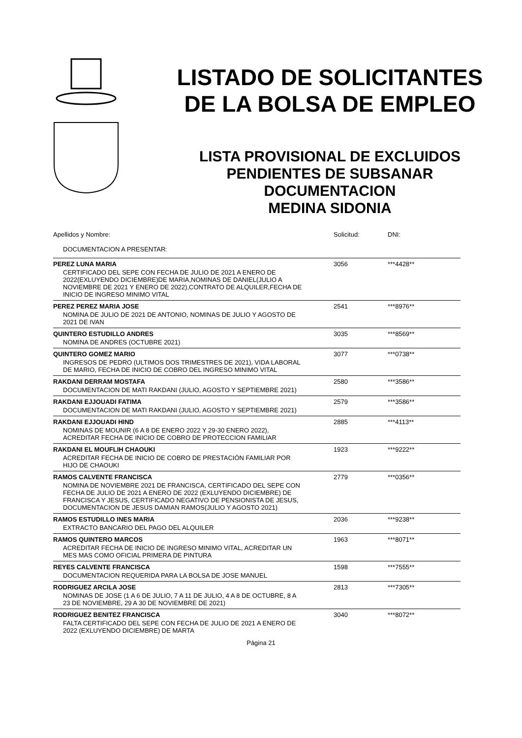LISTADO DE SOLICITANTES
DE LA BOLSA DE EMPLEO
LISTA PROVISIONAL DE EXCLUIDOS
PENDIENTES DE SUBSANAR
DOCUMENTACION
MEDINA SIDONIA
| Apellidos y Nombre: | Solicitud: | DNI: |
| --- | --- | --- |
| DOCUMENTACION A PRESENTAR: | | |
| PEREZ LUNA MARIA | 3056 | ***4428** |
| CERTIFICADO DEL SEPE CON FECHA DE JULIO DE 2021 A ENERO DE 2022(EXLUYENDO DICIEMBRE)DE MARIA,NOMINAS DE DANIEL(JULIO A NOVIEMBRE DE 2021 Y ENERO DE 2022),CONTRATO DE ALQUILER,FECHA DE INICIO DE INGRESO MINIMO VITAL | | |
| PEREZ PEREZ MARIA JOSE | 2541 | ***8976** |
| NOMINA DE JULIO DE 2021 DE ANTONIO, NOMINAS DE JULIO Y AGOSTO DE 2021 DE IVAN | | |
| QUINTERO ESTUDILLO ANDRES | 3035 | ***8569** |
| NOMINA DE ANDRES (OCTUBRE 2021) | | |
| QUINTERO GOMEZ MARIO | 3077 | ***0738** |
| INGRESOS DE PEDRO (ULTIMOS DOS TRIMESTRES DE 2021), VIDA LABORAL DE MARIO, FECHA DE INICIO DE COBRO DEL INGRESO MINIMO VITAL | | |
| RAKDANI DERRAM MOSTAFA | 2580 | ***3586** |
| DOCUMENTACION DE MATI RAKDANI (JULIO, AGOSTO Y SEPTIEMBRE 2021) | | |
| RAKDANI EJJOUADI FATIMA | 2579 | ***3586** |
| DOCUMENTACION DE MATI RAKDANI (JULIO, AGOSTO Y SEPTIEMBRE 2021) | | |
| RAKDANI EJJOUADI HIND | 2885 | ***4113** |
| NOMINAS DE MOUNIR (6 A 8 DE ENERO 2022 Y 29-30 ENERO 2022), ACREDITAR FECHA DE INICIO DE COBRO DE PROTECCION FAMILIAR | | |
| RAKDANI EL MOUFLIH CHAOUKI | 1923 | ***9222** |
| ACREDITAR FECHA DE INICIO DE COBRO DE PRESTACIÓN FAMILIAR POR HIJO DE CHAOUKI | | |
| RAMOS CALVENTE FRANCISCA | 2779 | ***0356** |
| NOMINA DE NOVIEMBRE 2021 DE FRANCISCA, CERTIFICADO DEL SEPE CON FECHA DE JULIO DE 2021 A ENERO DE 2022 (EXLUYENDO DICIEMBRE) DE FRANCISCA Y JESUS, CERTIFICADO NEGATIVO DE PENSIONISTA DE JESUS, DOCUMENTACION DE JESUS DAMIAN RAMOS(JULIO Y AGOSTO 2021) | | |
| RAMOS ESTUDILLO INES MARIA | 2036 | ***9238** |
| EXTRACTO BANCARIO DEL PAGO DEL ALQUILER | | |
| RAMOS QUINTERO MARCOS | 1963 | ***8071** |
| ACREDITAR FECHA DE INICIO DE INGRESO MINIMO VITAL, ACREDITAR UN MES MAS COMO OFICIAL PRIMERA DE PINTURA | | |
| REYES CALVENTE FRANCISCA | 1598 | ***7555** |
| DOCUMENTACION REQUERIDA PARA LA BOLSA DE JOSE MANUEL | | |
| RODRIGUEZ ARCILA JOSE | 2813 | ***7305** |
| NOMINAS DE JOSE (1 A 6 DE JULIO, 7 A 11 DE JULIO, 4 A 8 DE OCTUBRE, 8 A 23 DE NOVIEMBRE, 29 A 30 DE NOVIEMBRE DE 2021) | | |
| RODRIGUEZ BENITEZ FRANCISCA | 3040 | ***8072** |
| FALTA CERTIFICADO DEL SEPE CON FECHA DE JULIO DE 2021 A ENERO DE 2022 (EXLUYENDO DICIEMBRE) DE MARTA | | |
Página 21